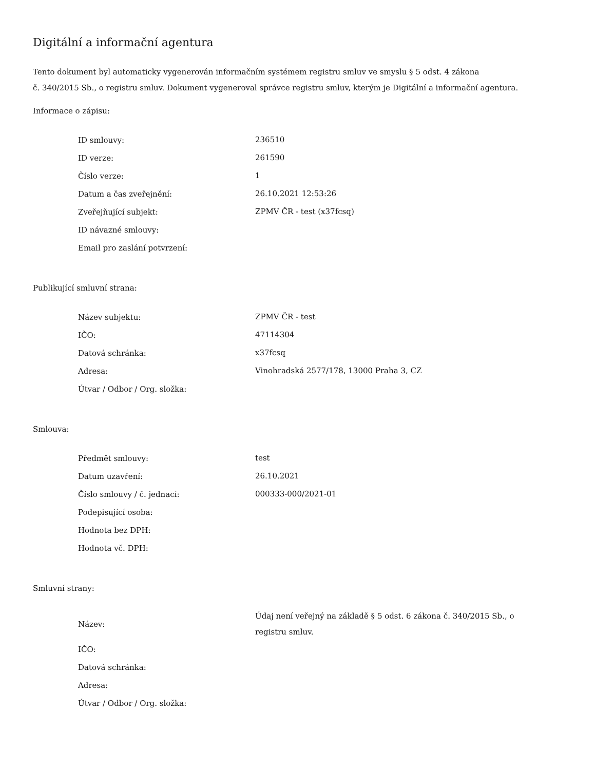Digitální a informační agentura
Tento dokument byl automaticky vygenerován informačním systémem registru smluv ve smyslu § 5 odst. 4 zákona
č. 340/2015 Sb., o registru smluv. Dokument vygeneroval správce registru smluv, kterým je Digitální a informační agentura.
Informace o zápisu:
| ID smlouvy: | 236510 |
| ID verze: | 261590 |
| Číslo verze: | 1 |
| Datum a čas zveřejnění: | 26.10.2021 12:53:26 |
| Zveřejňující subjekt: | ZPMV ČR - test (x37fcsq) |
| ID návazné smlouvy: | |
| Email pro zaslání potvrzení: | |
Publikující smluvní strana:
| Název subjektu: | ZPMV ČR - test |
| IČO: | 47114304 |
| Datová schránka: | x37fcsq |
| Adresa: | Vinohradská 2577/178, 13000 Praha 3, CZ |
| Útvar / Odbor / Org. složka: | |
Smlouva:
| Předmět smlouvy: | test |
| Datum uzavření: | 26.10.2021 |
| Číslo smlouvy / č. jednací: | 000333-000/2021-01 |
| Podepisující osoba: | |
| Hodnota bez DPH: | |
| Hodnota vč. DPH: | |
Smluvní strany:
| Název: | Údaj není veřejný na základě § 5 odst. 6 zákona č. 340/2015 Sb., o registru smluv. |
| IČO: | |
| Datová schránka: | |
| Adresa: | |
| Útvar / Odbor / Org. složka: | |